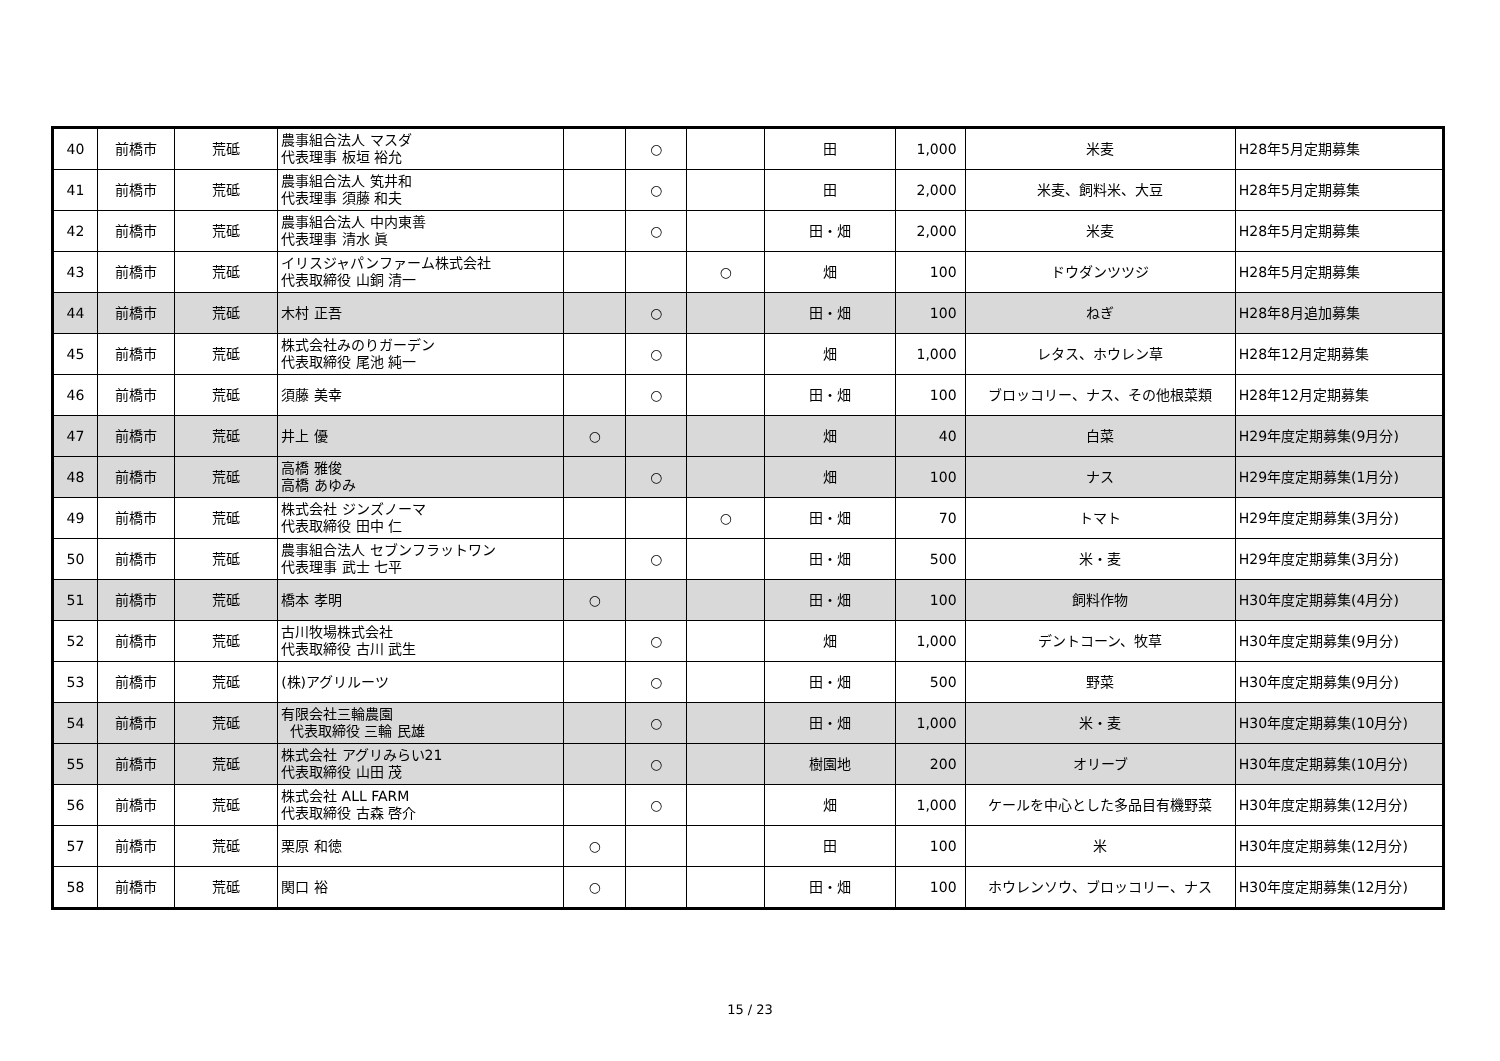| 40 | 前橋市 | 荒砥 | 農事組合法人 マスダ 代表理事 板垣 裕允 | | ○ | | 田 | 1,000 | 米麦 | H28年5月定期募集 |
| 41 | 前橋市 | 荒砥 | 農事組合法人 笂井和 代表理事 須藤 和夫 | | ○ | | 田 | 2,000 | 米麦、飼料米、大豆 | H28年5月定期募集 |
| 42 | 前橋市 | 荒砥 | 農事組合法人 中内東善 代表理事 清水 眞 | | ○ | | 田・畑 | 2,000 | 米麦 | H28年5月定期募集 |
| 43 | 前橋市 | 荒砥 | イリスジャパンファーム株式会社 代表取締役 山銅 清一 | | | ○ | 畑 | 100 | ドウダンツツジ | H28年5月定期募集 |
| 44 | 前橋市 | 荒砥 | 木村 正吾 | | ○ | | 田・畑 | 100 | ねぎ | H28年8月追加募集 |
| 45 | 前橋市 | 荒砥 | 株式会社みのりガーデン 代表取締役 尾池 純一 | | ○ | | 畑 | 1,000 | レタス、ホウレン草 | H28年12月定期募集 |
| 46 | 前橋市 | 荒砥 | 須藤 美幸 | | ○ | | 田・畑 | 100 | ブロッコリー、ナス、その他根菜類 | H28年12月定期募集 |
| 47 | 前橋市 | 荒砥 | 井上 優 | ○ | | | 畑 | 40 | 白菜 | H29年度定期募集(9月分) |
| 48 | 前橋市 | 荒砥 | 高橋 雅俊 高橋 あゆみ | | ○ | | 畑 | 100 | ナス | H29年度定期募集(1月分) |
| 49 | 前橋市 | 荒砥 | 株式会社 ジンズノーマ 代表取締役 田中 仁 | | | ○ | 田・畑 | 70 | トマト | H29年度定期募集(3月分) |
| 50 | 前橋市 | 荒砥 | 農事組合法人 セブンフラットワン 代表理事 武士 七平 | | ○ | | 田・畑 | 500 | 米・麦 | H29年度定期募集(3月分) |
| 51 | 前橋市 | 荒砥 | 橋本 孝明 | ○ | | | 田・畑 | 100 | 飼料作物 | H30年度定期募集(4月分) |
| 52 | 前橋市 | 荒砥 | 古川牧場株式会社 代表取締役 古川 武生 | | ○ | | 畑 | 1,000 | デントコーン、牧草 | H30年度定期募集(9月分) |
| 53 | 前橋市 | 荒砥 | (株)アグリルーツ | | ○ | | 田・畑 | 500 | 野菜 | H30年度定期募集(9月分) |
| 54 | 前橋市 | 荒砥 | 有限会社三輪農園 代表取締役 三輪 民雄 | | ○ | | 田・畑 | 1,000 | 米・麦 | H30年度定期募集(10月分) |
| 55 | 前橋市 | 荒砥 | 株式会社 アグリみらい21 代表取締役 山田 茂 | | ○ | | 樹園地 | 200 | オリーブ | H30年度定期募集(10月分) |
| 56 | 前橋市 | 荒砥 | 株式会社 ALL FARM 代表取締役 古森 啓介 | | ○ | | 畑 | 1,000 | ケールを中心とした多品目有機野菜 | H30年度定期募集(12月分) |
| 57 | 前橋市 | 荒砥 | 栗原 和徳 | ○ | | | 田 | 100 | 米 | H30年度定期募集(12月分) |
| 58 | 前橋市 | 荒砥 | 関口 裕 | ○ | | | 田・畑 | 100 | ホウレンソウ、ブロッコリー、ナス | H30年度定期募集(12月分) |
15 / 23